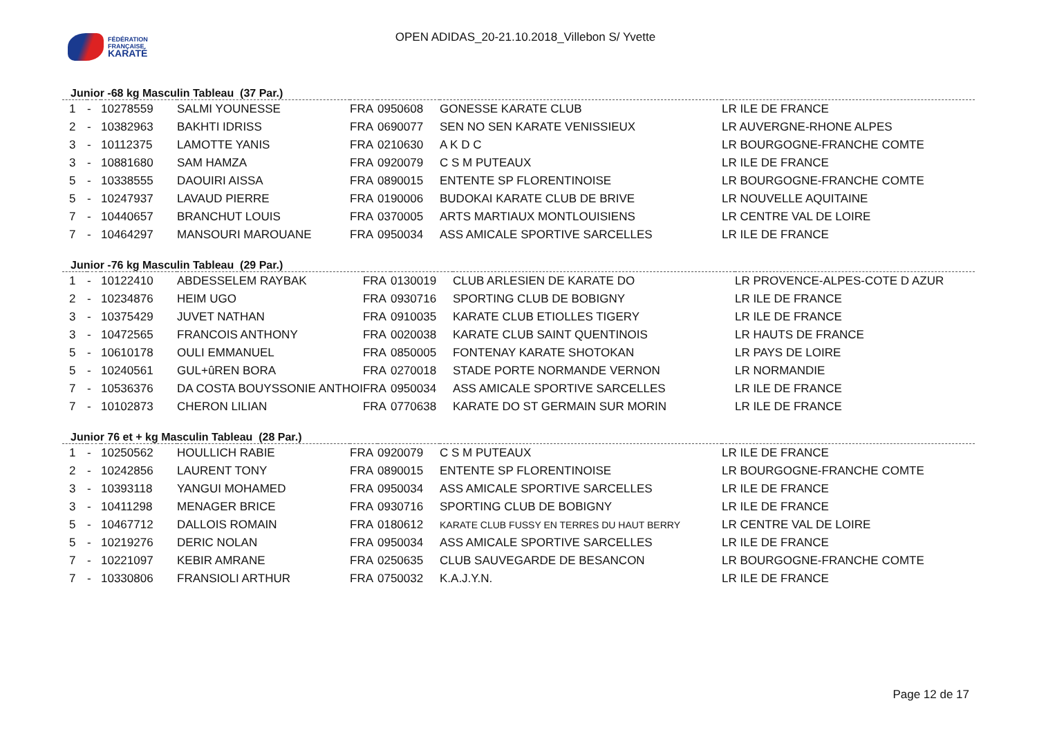FÉDÉRATION
FRANÇAISE
KARATÉ
OPEN ADIDAS_20-21.10.2018_Villebon S/ Yvette
Junior -68 kg Masculin Tableau (37 Par.)
| 1 | - | 10278559 | SALMI YOUNESSE | FRA | 0950608 | GONESSE KARATE CLUB | LR ILE DE FRANCE |
| 2 | - | 10382963 | BAKHTI IDRISS | FRA | 0690077 | SEN NO SEN KARATE VENISSIEUX | LR AUVERGNE-RHONE ALPES |
| 3 | - | 10112375 | LAMOTTE YANIS | FRA | 0210630 | A K D C | LR BOURGOGNE-FRANCHE COMTE |
| 3 | - | 10881680 | SAM HAMZA | FRA | 0920079 | C S M PUTEAUX | LR ILE DE FRANCE |
| 5 | - | 10338555 | DAOUIRI AISSA | FRA | 0890015 | ENTENTE SP FLORENTINOISE | LR BOURGOGNE-FRANCHE COMTE |
| 5 | - | 10247937 | LAVAUD PIERRE | FRA | 0190006 | BUDOKAI KARATE CLUB DE BRIVE | LR NOUVELLE AQUITAINE |
| 7 | - | 10440657 | BRANCHUT LOUIS | FRA | 0370005 | ARTS MARTIAUX MONTLOUISIENS | LR CENTRE VAL DE LOIRE |
| 7 | - | 10464297 | MANSOURI MAROUANE | FRA | 0950034 | ASS AMICALE SPORTIVE SARCELLES | LR ILE DE FRANCE |
Junior -76 kg Masculin Tableau (29 Par.)
| 1 | - | 10122410 | ABDESSELEM RAYBAK | FRA | 0130019 | CLUB ARLESIEN DE KARATE DO | LR PROVENCE-ALPES-COTE D AZUR |
| 2 | - | 10234876 | HEIM UGO | FRA | 0930716 | SPORTING CLUB DE BOBIGNY | LR ILE DE FRANCE |
| 3 | - | 10375429 | JUVET NATHAN | FRA | 0910035 | KARATE CLUB ETIOLLES TIGERY | LR ILE DE FRANCE |
| 3 | - | 10472565 | FRANCOIS ANTHONY | FRA | 0020038 | KARATE CLUB SAINT QUENTINOIS | LR HAUTS DE FRANCE |
| 5 | - | 10610178 | OULI EMMANUEL | FRA | 0850005 | FONTENAY KARATE SHOTOKAN | LR PAYS DE LOIRE |
| 5 | - | 10240561 | GUL+ûREN BORA | FRA | 0270018 | STADE PORTE NORMANDE VERNON | LR NORMANDIE |
| 7 | - | 10536376 | DA COSTA BOUYSSONIE ANTHOI | FRA | 0950034 | ASS AMICALE SPORTIVE SARCELLES | LR ILE DE FRANCE |
| 7 | - | 10102873 | CHERON LILIAN | FRA | 0770638 | KARATE DO ST GERMAIN SUR MORIN | LR ILE DE FRANCE |
Junior 76 et + kg Masculin Tableau (28 Par.)
| 1 | - | 10250562 | HOULLICH RABIE | FRA | 0920079 | C S M PUTEAUX | LR ILE DE FRANCE |
| 2 | - | 10242856 | LAURENT TONY | FRA | 0890015 | ENTENTE SP FLORENTINOISE | LR BOURGOGNE-FRANCHE COMTE |
| 3 | - | 10393118 | YANGUI MOHAMED | FRA | 0950034 | ASS AMICALE SPORTIVE SARCELLES | LR ILE DE FRANCE |
| 3 | - | 10411298 | MENAGER BRICE | FRA | 0930716 | SPORTING CLUB DE BOBIGNY | LR ILE DE FRANCE |
| 5 | - | 10467712 | DALLOIS ROMAIN | FRA | 0180612 | KARATE CLUB FUSSY EN TERRES DU HAUT BERRY | LR CENTRE VAL DE LOIRE |
| 5 | - | 10219276 | DERIC NOLAN | FRA | 0950034 | ASS AMICALE SPORTIVE SARCELLES | LR ILE DE FRANCE |
| 7 | - | 10221097 | KEBIR AMRANE | FRA | 0250635 | CLUB SAUVEGARDE DE BESANCON | LR BOURGOGNE-FRANCHE COMTE |
| 7 | - | 10330806 | FRANSIOLI ARTHUR | FRA | 0750032 | K.A.J.Y.N. | LR ILE DE FRANCE |
Page 12 de 17